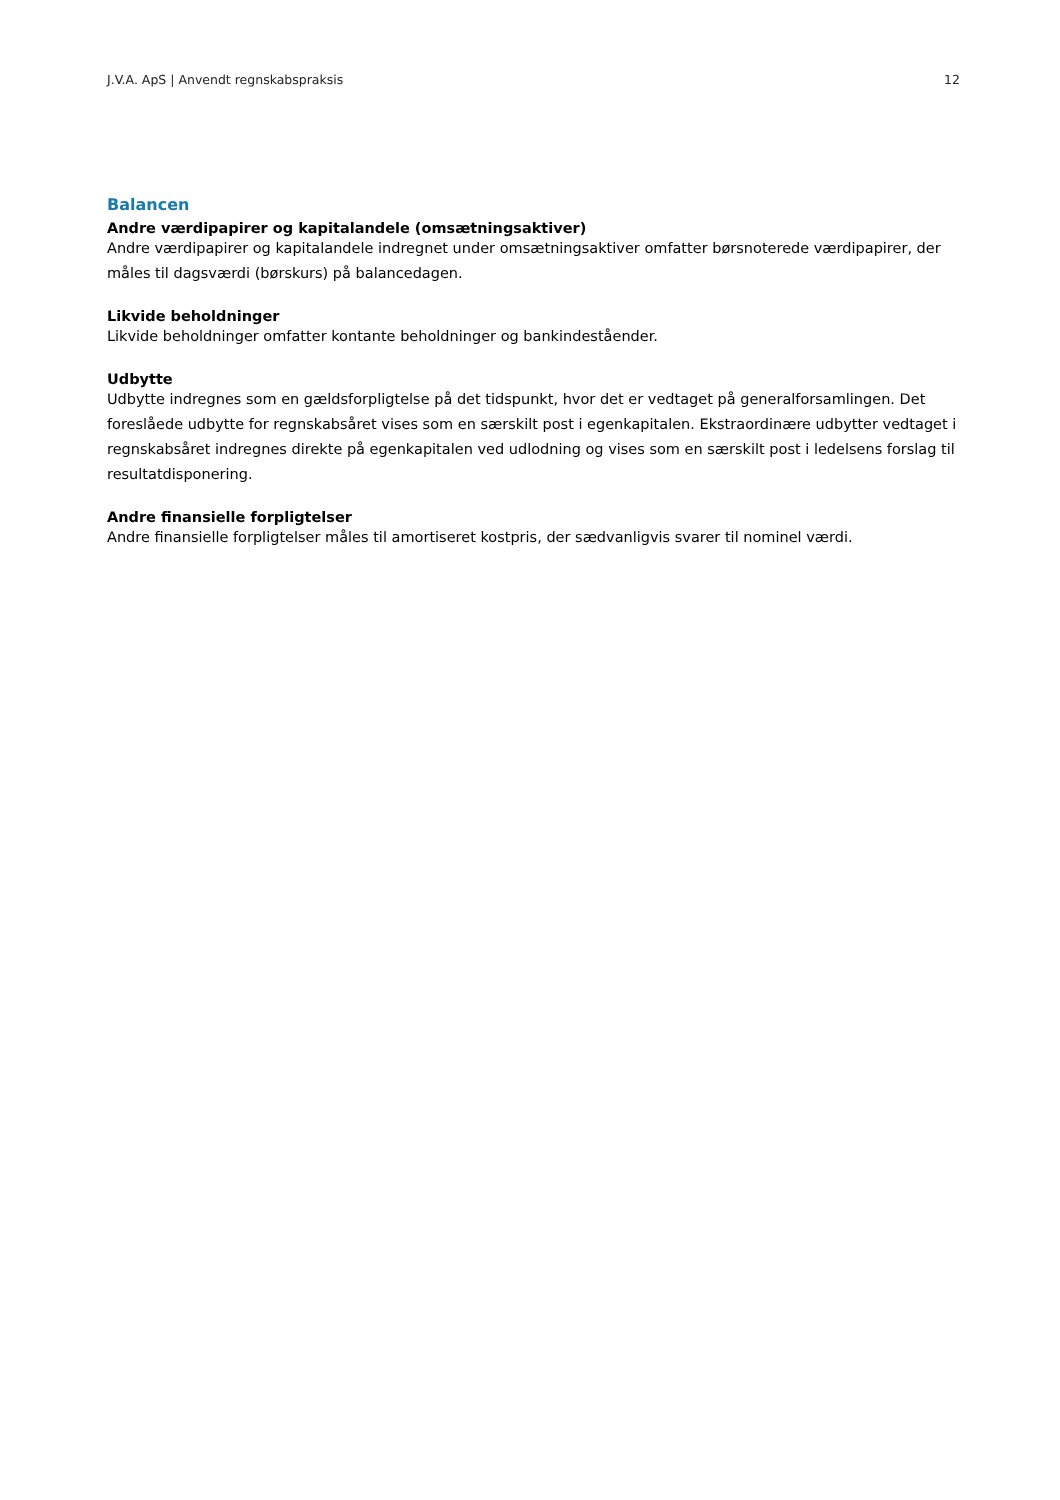J.V.A. ApS | Anvendt regnskabspraksis 12
Balancen
Andre værdipapirer og kapitalandele (omsætningsaktiver)
Andre værdipapirer og kapitalandele indregnet under omsætningsaktiver omfatter børsnoterede værdipapirer, der måles til dagsværdi (børskurs) på balancedagen.
Likvide beholdninger
Likvide beholdninger omfatter kontante beholdninger og bankindeståender.
Udbytte
Udbytte indregnes som en gældsforpligtelse på det tidspunkt, hvor det er vedtaget på generalforsamlingen. Det foreslåede udbytte for regnskabsåret vises som en særskilt post i egenkapitalen. Ekstraordinære udbytter vedtaget i regnskabsåret indregnes direkte på egenkapitalen ved udlodning og vises som en særskilt post i ledelsens forslag til resultatdisponering.
Andre finansielle forpligtelser
Andre finansielle forpligtelser måles til amortiseret kostpris, der sædvanligvis svarer til nominel værdi.